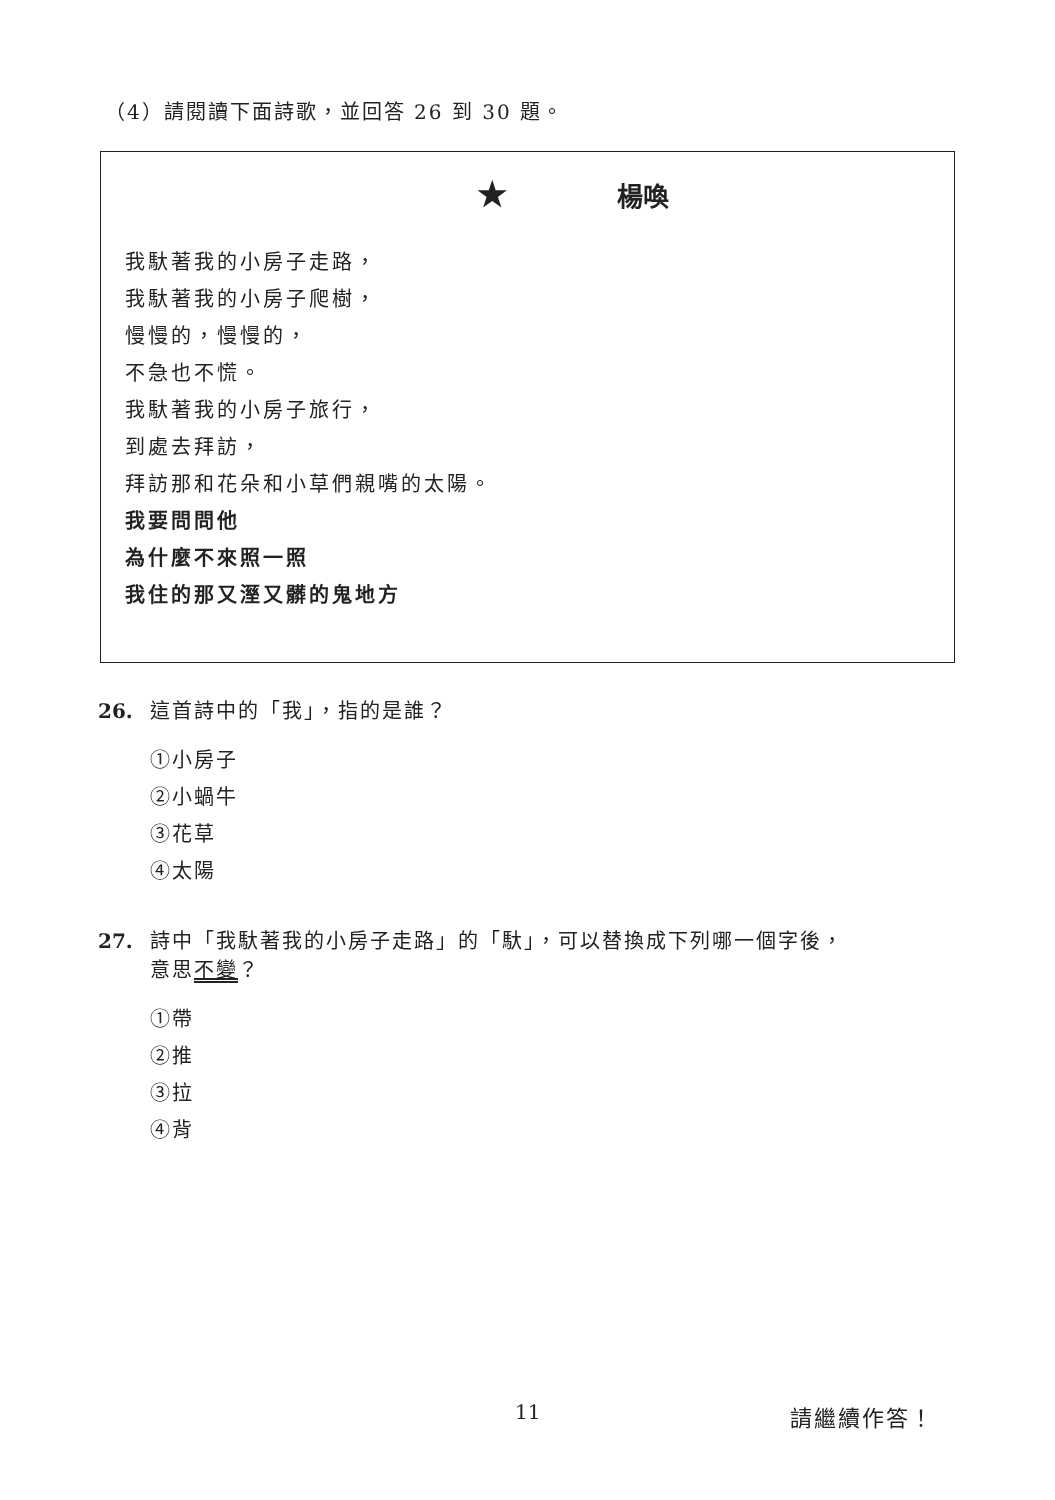（4）請閱讀下面詩歌，並回答 26 到 30 題。
★ 楊喚
我馱著我的小房子走路，
我馱著我的小房子爬樹，
慢慢的，慢慢的，
不急也不慌。
我馱著我的小房子旅行，
到處去拜訪，
拜訪那和花朵和小草們親嘴的太陽。
我要問問他
為什麼不來照一照
我住的那又溼又髒的鬼地方
26. 這首詩中的「我」，指的是誰？
①小房子
②小蝸牛
③花草
④太陽
27. 詩中「我馱著我的小房子走路」的「馱」，可以替換成下列哪一個字後，
意思不變？
①帶
②推
③拉
④背
11 請繼續作答！